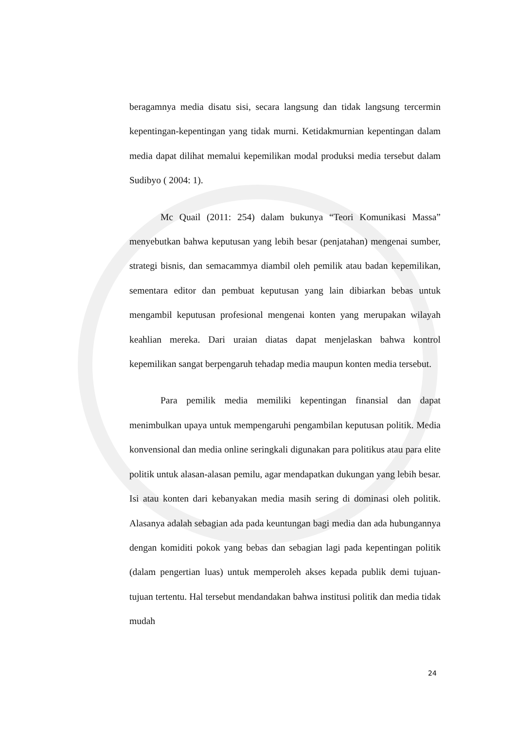beragamnya media disatu sisi, secara langsung dan tidak langsung tercermin kepentingan-kepentingan yang tidak murni. Ketidakmurnian kepentingan dalam media dapat dilihat memalui kepemilikan modal produksi media tersebut dalam Sudibyo ( 2004: 1).
Mc Quail (2011: 254) dalam bukunya “Teori Komunikasi Massa” menyebutkan bahwa keputusan yang lebih besar (penjatahan) mengenai sumber, strategi bisnis, dan semacammya diambil oleh pemilik atau badan kepemilikan, sementara editor dan pembuat keputusan yang lain dibiarkan bebas untuk mengambil keputusan profesional mengenai konten yang merupakan wilayah keahlian mereka. Dari uraian diatas dapat menjelaskan bahwa kontrol kepemilikan sangat berpengaruh tehadap media maupun konten media tersebut.
Para pemilik media memiliki kepentingan finansial dan dapat menimbulkan upaya untuk mempengaruhi pengambilan keputusan politik. Media konvensional dan media online seringkali digunakan para politikus atau para elite politik untuk alasan-alasan pemilu, agar mendapatkan dukungan yang lebih besar. Isi atau konten dari kebanyakan media masih sering di dominasi oleh politik. Alasanya adalah sebagian ada pada keuntungan bagi media dan ada hubungannya dengan komiditi pokok yang bebas dan sebagian lagi pada kepentingan politik (dalam pengertian luas) untuk memperoleh akses kepada publik demi tujuan-tujuan tertentu. Hal tersebut mendandakan bahwa institusi politik dan media tidak mudah
24